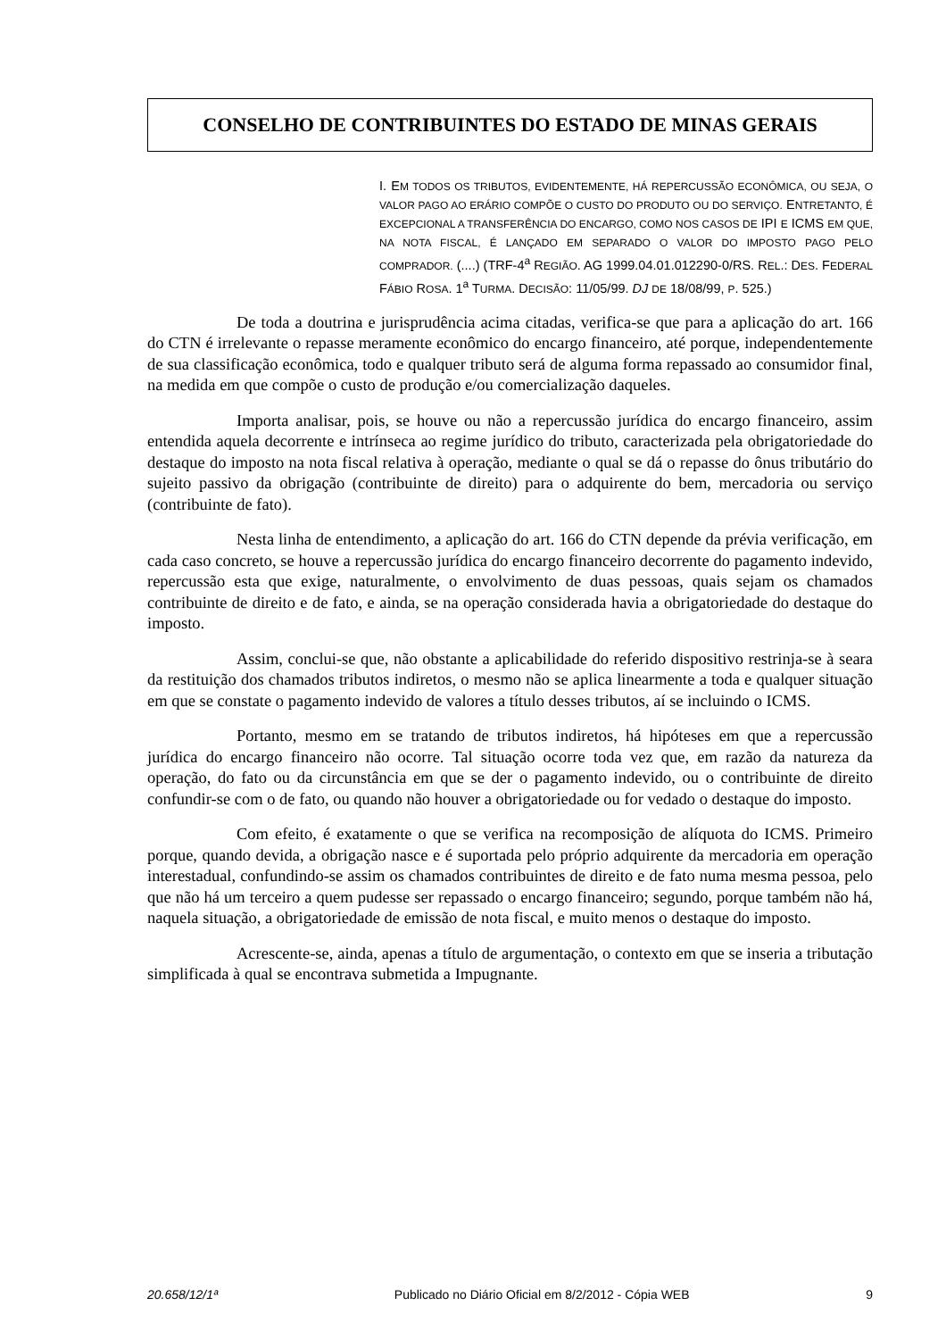CONSELHO DE CONTRIBUINTES DO ESTADO DE MINAS GERAIS
I. EM TODOS OS TRIBUTOS, EVIDENTEMENTE, HÁ REPERCUSSÃO ECONÔMICA, OU SEJA, O VALOR PAGO AO ERÁRIO COMPÕE O CUSTO DO PRODUTO OU DO SERVIÇO. ENTRETANTO, É EXCEPCIONAL A TRANSFERÊNCIA DO ENCARGO, COMO NOS CASOS DE IPI E ICMS EM QUE, NA NOTA FISCAL, É LANÇADO EM SEPARADO O VALOR DO IMPOSTO PAGO PELO COMPRADOR. (....) (TRF-4<sup>a</sup> REGIÃO. AG 1999.04.01.012290-0/RS. REL.: DES. FEDERAL FÁBIO ROSA. 1<sup>a</sup> TURMA. DECISÃO: 11/05/99. DJ DE 18/08/99, P. 525.)
De toda a doutrina e jurisprudência acima citadas, verifica-se que para a aplicação do art. 166 do CTN é irrelevante o repasse meramente econômico do encargo financeiro, até porque, independentemente de sua classificação econômica, todo e qualquer tributo será de alguma forma repassado ao consumidor final, na medida em que compõe o custo de produção e/ou comercialização daqueles.
Importa analisar, pois, se houve ou não a repercussão jurídica do encargo financeiro, assim entendida aquela decorrente e intrínseca ao regime jurídico do tributo, caracterizada pela obrigatoriedade do destaque do imposto na nota fiscal relativa à operação, mediante o qual se dá o repasse do ônus tributário do sujeito passivo da obrigação (contribuinte de direito) para o adquirente do bem, mercadoria ou serviço (contribuinte de fato).
Nesta linha de entendimento, a aplicação do art. 166 do CTN depende da prévia verificação, em cada caso concreto, se houve a repercussão jurídica do encargo financeiro decorrente do pagamento indevido, repercussão esta que exige, naturalmente, o envolvimento de duas pessoas, quais sejam os chamados contribuinte de direito e de fato, e ainda, se na operação considerada havia a obrigatoriedade do destaque do imposto.
Assim, conclui-se que, não obstante a aplicabilidade do referido dispositivo restrinja-se à seara da restituição dos chamados tributos indiretos, o mesmo não se aplica linearmente a toda e qualquer situação em que se constate o pagamento indevido de valores a título desses tributos, aí se incluindo o ICMS.
Portanto, mesmo em se tratando de tributos indiretos, há hipóteses em que a repercussão jurídica do encargo financeiro não ocorre. Tal situação ocorre toda vez que, em razão da natureza da operação, do fato ou da circunstância em que se der o pagamento indevido, ou o contribuinte de direito confundir-se com o de fato, ou quando não houver a obrigatoriedade ou for vedado o destaque do imposto.
Com efeito, é exatamente o que se verifica na recomposição de alíquota do ICMS. Primeiro porque, quando devida, a obrigação nasce e é suportada pelo próprio adquirente da mercadoria em operação interestadual, confundindo-se assim os chamados contribuintes de direito e de fato numa mesma pessoa, pelo que não há um terceiro a quem pudesse ser repassado o encargo financeiro; segundo, porque também não há, naquela situação, a obrigatoriedade de emissão de nota fiscal, e muito menos o destaque do imposto.
Acrescente-se, ainda, apenas a título de argumentação, o contexto em que se inseria a tributação simplificada à qual se encontrava submetida a Impugnante.
20.658/12/1ª Publicado no Diário Oficial em 8/2/2012 - Cópia WEB 9